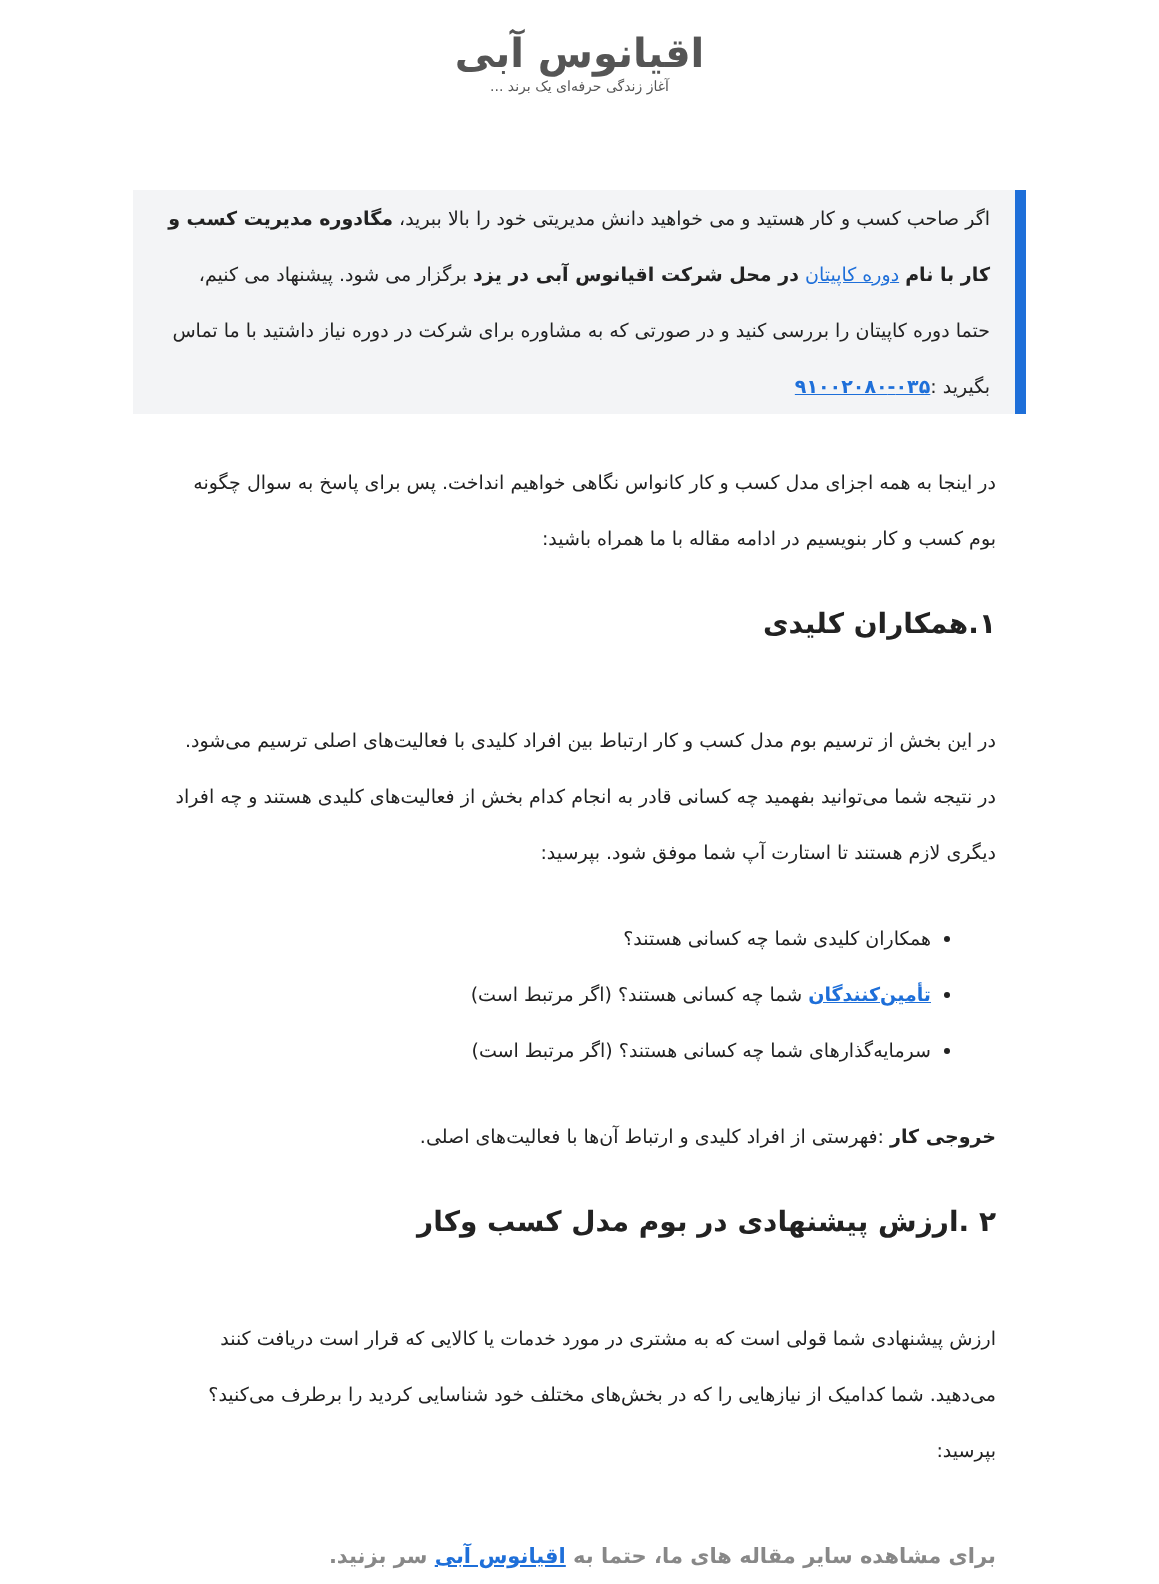اقیانوس آبی
آغاز زندگی حرفه‌ای یک برند ...
اگر صاحب کسب و کار هستید و می خواهید دانش مدیریتی خود را بالا ببرید، مگادوره مدیریت کسب و کار با نام دوره کاپیتان در محل شرکت اقیانوس آبی در یزد برگزار می شود. پیشنهاد می کنیم، حتما دوره کاپیتان را بررسی کنید و در صورتی که به مشاوره برای شرکت در دوره نیاز داشتید با ما تماس بگیرید :۰۳۵-۹۱۰۰۲۰۸۰
در اینجا به همه اجزای مدل کسب و کار کانواس نگاهی خواهیم انداخت. پس برای پاسخ به سوال چگونه بوم کسب و کار بنویسیم در ادامه مقاله با ما همراه باشید:
۱.همکاران کلیدی
در این بخش از ترسیم بوم مدل کسب و کار ارتباط بین افراد کلیدی با فعالیت‌های اصلی ترسیم می‌شود. در نتیجه شما می‌توانید بفهمید چه کسانی قادر به انجام کدام بخش از فعالیت‌های کلیدی هستند و چه افراد دیگری لازم هستند تا استارت آپ شما موفق شود. بپرسید:
همکاران کلیدی شما چه کسانی هستند؟
تأمین‌کنندگان شما چه کسانی هستند؟ (اگر مرتبط است)
سرمایه‌گذارهای شما چه کسانی هستند؟ (اگر مرتبط است)
خروجی کار :فهرستی از افراد کلیدی و ارتباط آن‌ها با فعالیت‌های اصلی.
۲ .ارزش پیشنهادی در بوم مدل کسب وکار
ارزش پیشنهادی شما قولی است که به مشتری در مورد خدمات یا کالایی که قرار است دریافت کنند می‌دهید. شما کدامیک از نیازهایی را که در بخش‌های مختلف خود شناسایی کردید را برطرف می‌کنید؟ بپرسید:
برای مشاهده سایر مقاله های ما، حتما به اقیانوس آبی سر بزنید.